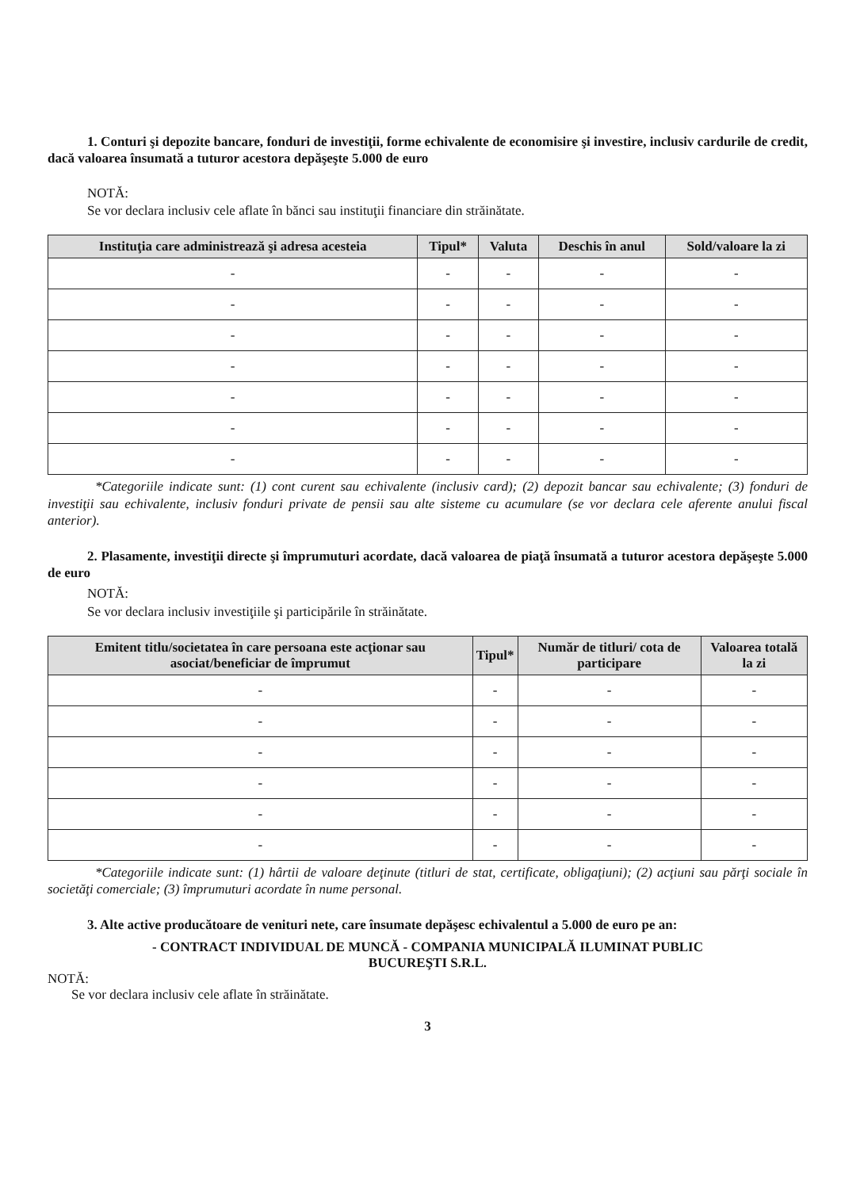1. Conturi şi depozite bancare, fonduri de investiţii, forme echivalente de economisire şi investire, inclusiv cardurile de credit, dacă valoarea însumată a tuturor acestora depăşeşte 5.000 de euro
NOTĂ:
Se vor declara inclusiv cele aflate în bănci sau instituţii financiare din străinătate.
| Instituţia care administrează şi adresa acesteia | Tipul* | Valuta | Deschis în anul | Sold/valoare la zi |
| --- | --- | --- | --- | --- |
| - | - | - | - | - |
| - | - | - | - | - |
| - | - | - | - | - |
| - | - | - | - | - |
| - | - | - | - | - |
| - | - | - | - | - |
| - | - | - | - | - |
*Categoriile indicate sunt: (1) cont curent sau echivalente (inclusiv card); (2) depozit bancar sau echivalente; (3) fonduri de investiţii sau echivalente, inclusiv fonduri private de pensii sau alte sisteme cu acumulare (se vor declara cele aferente anului fiscal anterior).
2. Plasamente, investiţii directe şi împrumuturi acordate, dacă valoarea de piaţă însumată a tuturor acestora depăşeşte 5.000 de euro
NOTĂ:
Se vor declara inclusiv investiţiile şi participările în străinătate.
| Emitent titlu/societatea în care persoana este acţionar sau asociat/beneficiar de împrumut | Tipul* | Număr de titluri/ cota de participare | Valoarea totală la zi |
| --- | --- | --- | --- |
| - | - | - | - |
| - | - | - | - |
| - | - | - | - |
| - | - | - | - |
| - | - | - | - |
| - | - | - | - |
*Categoriile indicate sunt: (1) hârtii de valoare deţinute (titluri de stat, certificate, obligaţiuni); (2) acţiuni sau părţi sociale în societăţi comerciale; (3) împrumuturi acordate în nume personal.
3. Alte active producătoare de venituri nete, care însumate depăşesc echivalentul a 5.000 de euro pe an:
- CONTRACT INDIVIDUAL DE MUNCĂ - COMPANIA MUNICIPALĂ ILUMINAT PUBLIC
BUCUREŞTI S.R.L.
NOTĂ:
Se vor declara inclusiv cele aflate în străinătate.
3